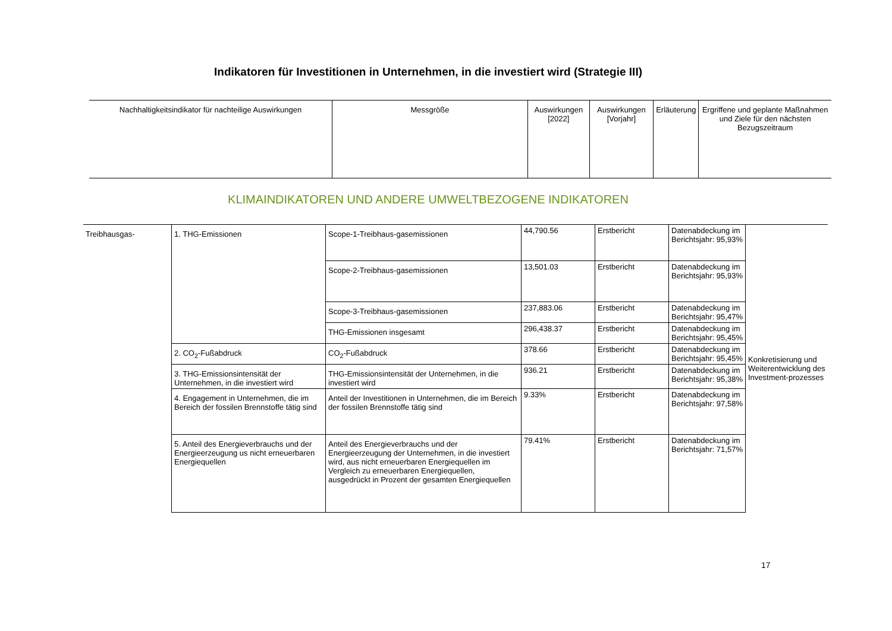Indikatoren für Investitionen in Unternehmen, in die investiert wird (Strategie III)
| Nachhaltigkeitsindikator für nachteilige Auswirkungen | Messgröße | Auswirkungen [2022] | Auswirkungen [Vorjahr] | Erläuterung | Ergriffene und geplante Maßnahmen und Ziele für den nächsten Bezugszeitraum |
| --- | --- | --- | --- | --- | --- |
KLIMAINDIKATOREN UND ANDERE UMWELTBEZOGENE INDIKATOREN
| Treibhausgas- | 1. THG-Emissionen | Scope-1-Treibhaus-gasemissionen | 44,790.56 | Erstbericht | Datenabdeckung im Berichtsjahr: 95,93% | Konkretisierung und Weiterentwicklung des Investment-prozesses |
| | | Scope-2-Treibhaus-gasemissionen | 13,501.03 | Erstbericht | Datenabdeckung im Berichtsjahr: 95,93% | |
| | | Scope-3-Treibhaus-gasemissionen | 237,883.06 | Erstbericht | Datenabdeckung im Berichtsjahr: 95,47% | |
| | | THG-Emissionen insgesamt | 296,438.37 | Erstbericht | Datenabdeckung im Berichtsjahr: 95,45% | |
| | 2. CO<sub>2</sub>-Fußabdruck | CO<sub>2</sub>-Fußabdruck | 378.66 | Erstbericht | Datenabdeckung im Berichtsjahr: 95,45% | |
| | 3. THG-Emissionsintensität der Unternehmen, in die investiert wird | THG-Emissionsintensität der Unternehmen, in die investiert wird | 936.21 | Erstbericht | Datenabdeckung im Berichtsjahr: 95,38% | |
| | 4. Engagement in Unternehmen, die im Bereich der fossilen Brennstoffe tätig sind | Anteil der Investitionen in Unternehmen, die im Bereich der fossilen Brennstoffe tätig sind | 9.33% | Erstbericht | Datenabdeckung im Berichtsjahr: 97,58% | |
| | 5. Anteil des Energieverbrauchs und der Energieerzeugung us nicht erneuerbaren Energiequellen | Anteil des Energieverbrauchs und der Energieerzeugung der Unternehmen, in die investiert wird, aus nicht erneuerbaren Energiequellen im Vergleich zu erneuerbaren Energiequellen, ausgedrückt in Prozent der gesamten Energiequellen | 79.41% | Erstbericht | Datenabdeckung im Berichtsjahr: 71,57% | |
17